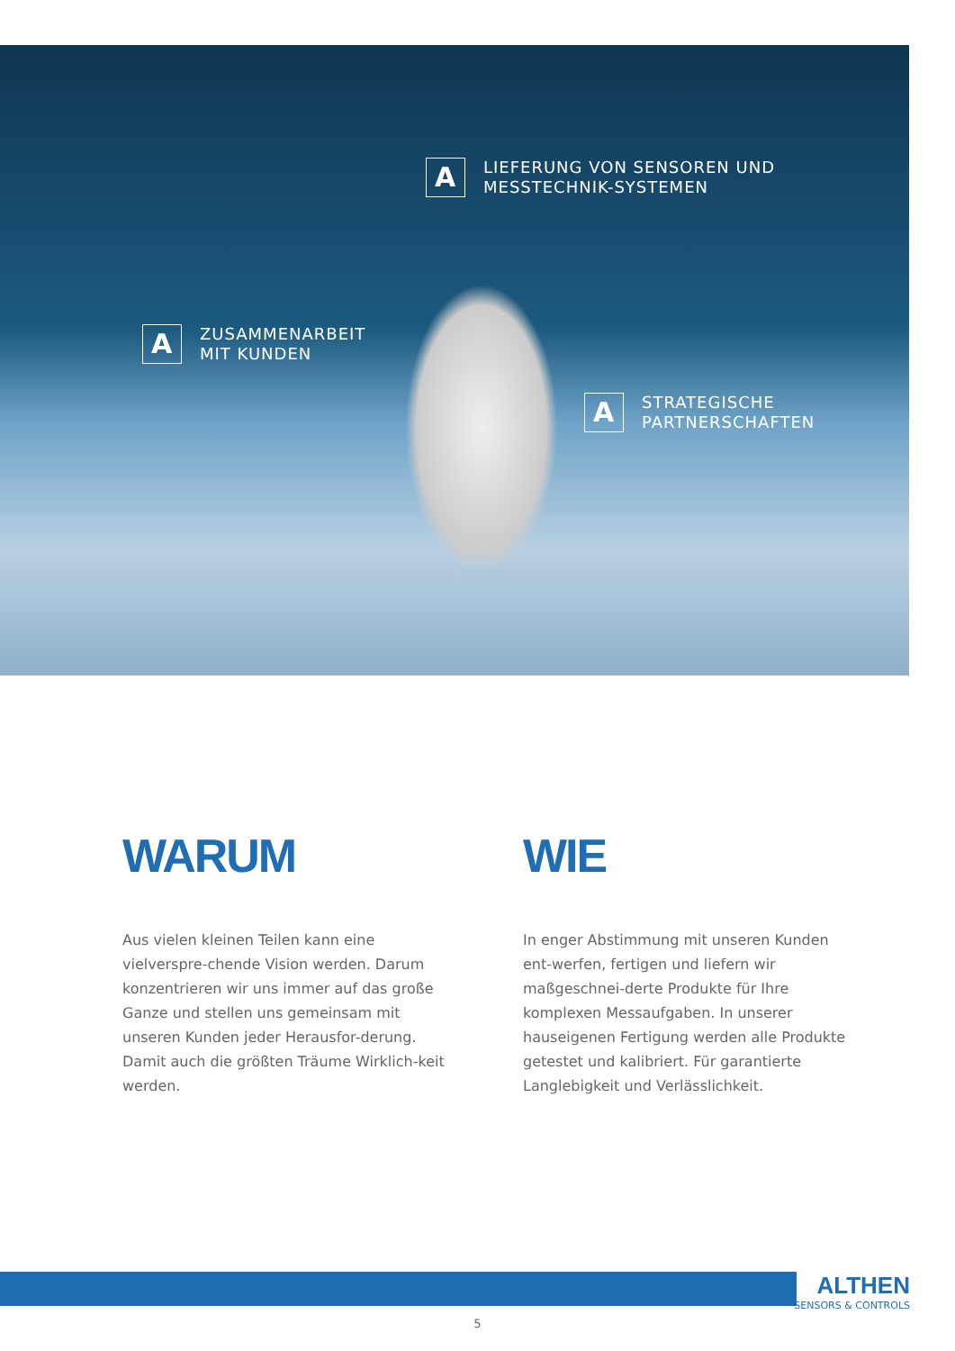A
LIEFERUNG VON SENSOREN UND
MESSTECHNIK-SYSTEMEN
A
ZUSAMMENARBEIT
MIT KUNDEN
A
STRATEGISCHE
PARTNERSCHAFTEN
WARUM
Aus vielen kleinen Teilen kann eine vielverspre-chende Vision werden. Darum konzentrieren wir uns immer auf das große Ganze und stellen uns gemeinsam mit unseren Kunden jeder Herausfor-derung. Damit auch die größten Träume Wirklich-keit werden.
WIE
In enger Abstimmung mit unseren Kunden ent-werfen, fertigen und liefern wir maßgeschnei-derte Produkte für Ihre komplexen Messaufgaben. In unserer hauseigenen Fertigung werden alle Produkte getestet und kalibriert. Für garantierte Langlebigkeit und Verlässlichkeit.
ALTHEN
SENSORS & CONTROLS
5